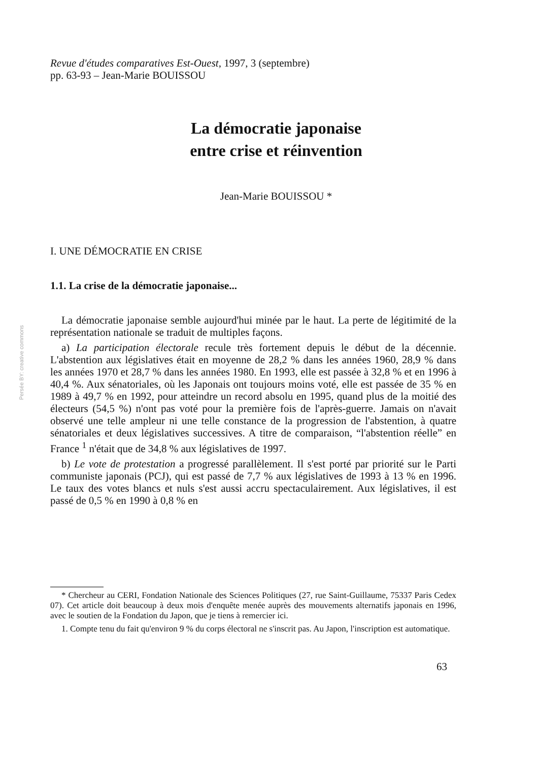Persée BY: creative commons
Revue d'études comparatives Est-Ouest, 1997, 3 (septembre)
pp. 63-93 – Jean-Marie BOUISSOU
La démocratie japonaise
entre crise et réinvention
Jean-Marie BOUISSOU *
I. UNE DÉMOCRATIE EN CRISE
1.1. La crise de la démocratie japonaise...
La démocratie japonaise semble aujourd'hui minée par le haut. La perte de légitimité de la représentation nationale se traduit de multiples façons.
a) La participation électorale recule très fortement depuis le début de la décennie. L'abstention aux législatives était en moyenne de 28,2 % dans les années 1960, 28,9 % dans les années 1970 et 28,7 % dans les années 1980. En 1993, elle est passée à 32,8 % et en 1996 à 40,4 %. Aux sénatoriales, où les Japonais ont toujours moins voté, elle est passée de 35 % en 1989 à 49,7 % en 1992, pour atteindre un record absolu en 1995, quand plus de la moitié des électeurs (54,5 %) n'ont pas voté pour la première fois de l'après-guerre. Jamais on n'avait observé une telle ampleur ni une telle constance de la progression de l'abstention, à quatre sénatoriales et deux législatives successives. A titre de comparaison, “l'abstention réelle” en France <sup>1</sup> n'était que de 34,8 % aux législatives de 1997.
b) Le vote de protestation a progressé parallèlement. Il s'est porté par priorité sur le Parti communiste japonais (PCJ), qui est passé de 7,7 % aux législatives de 1993 à 13 % en 1996. Le taux des votes blancs et nuls s'est aussi accru spectaculairement. Aux législatives, il est passé de 0,5 % en 1990 à 0,8 % en
* Chercheur au CERI, Fondation Nationale des Sciences Politiques (27, rue Saint-Guillaume, 75337 Paris Cedex 07). Cet article doit beaucoup à deux mois d'enquête menée auprès des mouvements alternatifs japonais en 1996, avec le soutien de la Fondation du Japon, que je tiens à remercier ici.
1. Compte tenu du fait qu'environ 9 % du corps électoral ne s'inscrit pas. Au Japon, l'inscription est automatique.
63